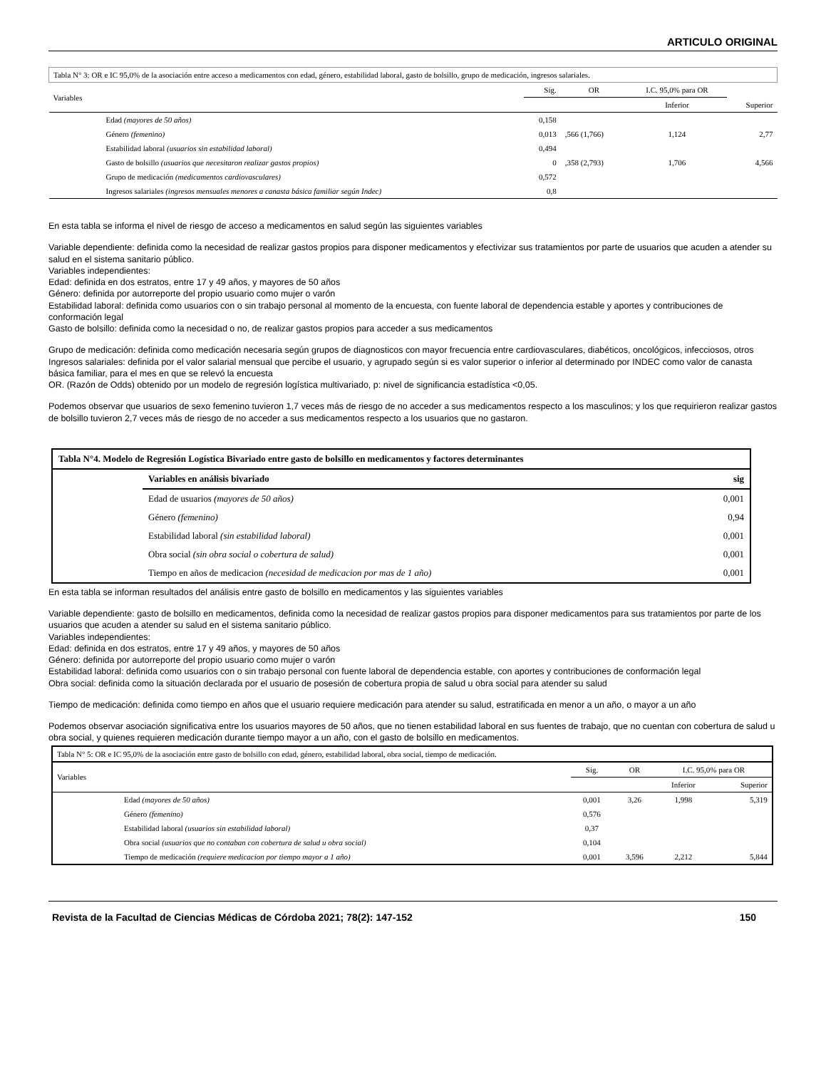ARTICULO ORIGINAL
| Tabla N° 3: OR e IC 95,0% de la asociación entre acceso a medicamentos con edad, género, estabilidad laboral, gasto de bolsillo, grupo de medicación, ingresos salariales. | | | | | |
| --- | --- | --- | --- | --- | --- |
| Variables | Sig. | OR | I.C. 95,0% para OR | | |
| | | | Inferior | Superior | |
| Edad (mayores de 50 años) | 0,158 | | | | |
| Género (femenino) | 0,013 | ,566 (1,766) | 1,124 | 2,77 | |
| Estabilidad laboral (usuarios sin estabilidad laboral) | 0,494 | | | | |
| Gasto de bolsillo (usuarios que necesitaron realizar gastos propios) | 0 | ,358 (2,793) | 1,706 | 4,566 | |
| Grupo de medicación (medicamentos cardiovasculares) | 0,572 | | | | |
| Ingresos salariales (ingresos mensuales menores a canasta básica familiar según Indec) | 0,8 | | | | |
En esta tabla se informa el nivel de riesgo de acceso a medicamentos en salud según las siguientes variables
Variable dependiente: definida como la necesidad de realizar gastos propios para disponer medicamentos y efectivizar sus tratamientos por parte de usuarios que acuden a atender su salud en el sistema sanitario público.
Variables independientes:
Edad: definida en dos estratos, entre 17 y 49 años, y mayores de 50 años
Género: definida por autorreporte del propio usuario como mujer o varón
Estabilidad laboral: definida como usuarios con o sin trabajo personal al momento de la encuesta, con fuente laboral de dependencia estable y aportes y contribuciones de conformación legal
Gasto de bolsillo: definida como la necesidad o no, de realizar gastos propios para acceder a sus medicamentos
Grupo de medicación: definida como medicación necesaria según grupos de diagnosticos con mayor frecuencia entre cardiovasculares, diabéticos, oncológicos, infecciosos, otros
Ingresos salariales: definida por el valor salarial mensual que percibe el usuario, y agrupado según si es valor superior o inferior al determinado por INDEC como valor de canasta básica familiar, para el mes en que se relevó la encuesta
OR. (Razón de Odds) obtenido por un modelo de regresión logística multivariado, p: nivel de significancia estadística <0,05.
Podemos observar que usuarios de sexo femenino tuvieron 1,7 veces más de riesgo de no acceder a sus medicamentos respecto a los masculinos; y los que requirieron realizar gastos de bolsillo tuvieron 2,7 veces más de riesgo de no acceder a sus medicamentos respecto a los usuarios que no gastaron.
| Tabla N°4. Modelo de Regresión Logística Bivariado entre gasto de bolsillo en medicamentos y factores determinantes | | |
| --- | --- | --- |
| | Variables en análisis bivariado | sig |
| | Edad de usuarios (mayores de 50 años) | 0,001 |
| | Género (femenino) | 0,94 |
| | Estabilidad laboral (sin estabilidad laboral) | 0,001 |
| | Obra social (sin obra social o cobertura de salud) | 0,001 |
| | Tiempo en años de medicacion (necesidad de medicacion por mas de 1 año) | 0,001 |
En esta tabla se informan resultados del análisis entre gasto de bolsillo en medicamentos y las siguientes variables
Variable dependiente: gasto de bolsillo en medicamentos, definida como la necesidad de realizar gastos propios para disponer medicamentos para sus tratamientos por parte de los usuarios que acuden a atender su salud en el sistema sanitario público.
Variables independientes:
Edad: definida en dos estratos, entre 17 y 49 años, y mayores de 50 años
Género: definida por autorreporte del propio usuario como mujer o varón
Estabilidad laboral: definida como usuarios con o sin trabajo personal con fuente laboral de dependencia estable, con aportes y contribuciones de conformación legal
Obra social: definida como la situación declarada por el usuario de posesión de cobertura propia de salud u obra social para atender su salud
Tiempo de medicación: definida como tiempo en años que el usuario requiere medicación para atender su salud, estratificada en menor a un año, o mayor a un año
Podemos observar asociación significativa entre los usuarios mayores de 50 años, que no tienen estabilidad laboral en sus fuentes de trabajo, que no cuentan con cobertura de salud u obra social, y quienes requieren medicación durante tiempo mayor a un año, con el gasto de bolsillo en medicamentos.
| Tabla N° 5: OR e IC 95,0% de la asociación entre gasto de bolsillo con edad, género, estabilidad laboral, obra social, tiempo de medicación. | | | | |
| --- | --- | --- | --- | --- |
| Variables | Sig. | OR | I.C. 95,0% para OR | |
| | | | Inferior | Superior |
| Edad (mayores de 50 años) | 0,001 | 3,26 | 1,998 | 5,319 |
| Género (femenino) | 0,576 | | | |
| Estabilidad laboral (usuarios sin estabilidad laboral) | 0,37 | | | |
| Obra social (usuarios que no contaban con cobertura de salud u obra social) | 0,104 | | | |
| Tiempo de medicación (requiere medicacion por tiempo mayor a 1 año) | 0,001 | 3,596 | 2,212 | 5,844 |
Revista de la Facultad de Ciencias Médicas de Córdoba 2021; 78(2): 147-152 150